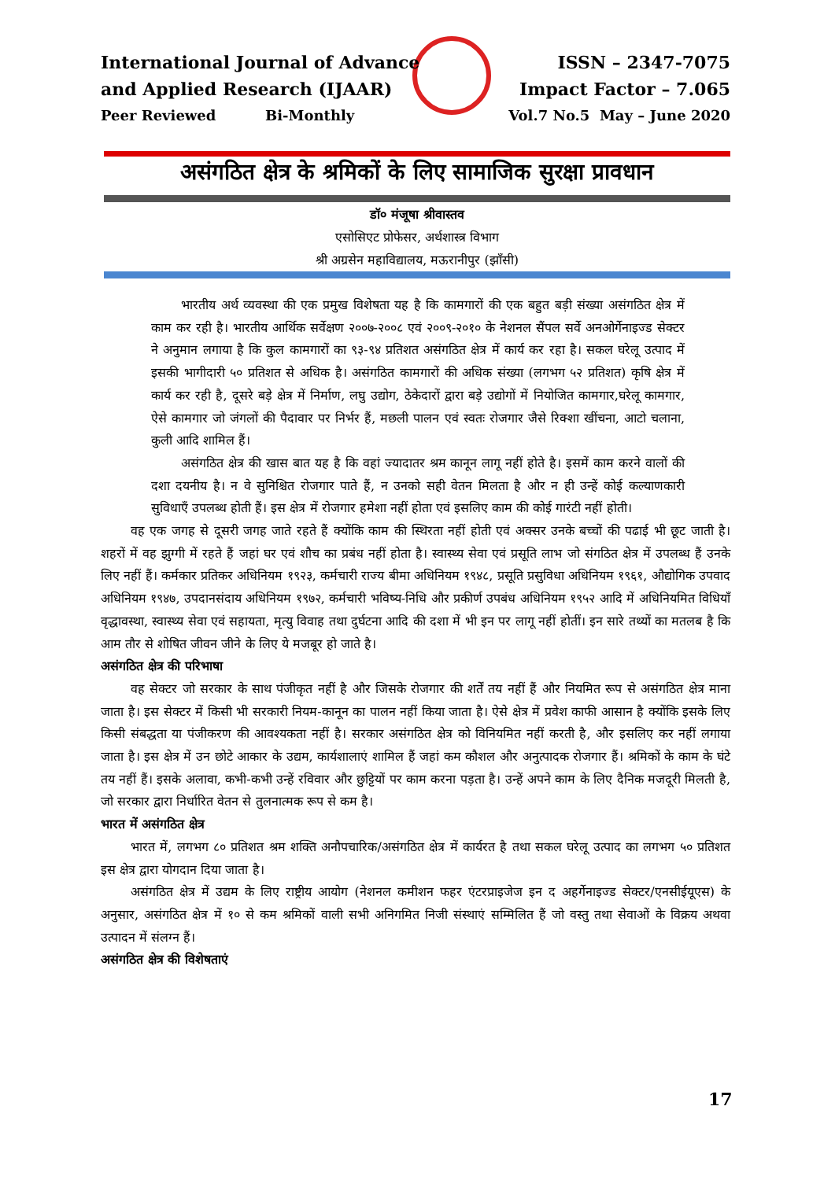International Journal of Advance ISSN – 2347-7075
and Applied Research (IJAAR) Impact Factor – 7.065
Peer Reviewed Bi-Monthly Vol.7 No.5 May – June 2020
असंगठित क्षेत्र के श्रमिकों के लिए सामाजिक सुरक्षा प्रावधान
डॉ० मंजूषा श्रीवास्तव
एसोसिएट प्रोफेसर, अर्थशास्त्र विभाग
श्री अग्रसेन महाविद्यालय, मऊरानीपुर (झाँसी)
भारतीय अर्थ व्यवस्था की एक प्रमुख विशेषता यह है कि कामगारों की एक बहुत बड़ी संख्या असंगठित क्षेत्र में काम कर रही है। भारतीय आर्थिक सर्वेक्षण २००७-२००८ एवं २००९-२०१० के नेशनल सैंपल सर्वे अनओर्गेनाइज्ड सेक्टर ने अनुमान लगाया है कि कुल कामगारों का ९३-९४ प्रतिशत असंगठित क्षेत्र में कार्य कर रहा है। सकल घरेलू उत्पाद में इसकी भागीदारी ५० प्रतिशत से अधिक है। असंगठित कामगारों की अधिक संख्या (लगभग ५२ प्रतिशत) कृषि क्षेत्र में कार्य कर रही है, दूसरे बड़े क्षेत्र में निर्माण, लघु उद्योग, ठेकेदारों द्वारा बड़े उद्योगों में नियोजित कामगार,घरेलू कामगार, ऐसे कामगार जो जंगलों की पैदावार पर निर्भर हैं, मछली पालन एवं स्वतः रोजगार जैसे रिक्शा खींचना, आटो चलाना, कुली आदि शामिल हैं।
असंगठित क्षेत्र की खास बात यह है कि वहां ज्यादातर श्रम कानून लागू नहीं होते है। इसमें काम करने वालों की दशा दयनीय है। न वे सुनिश्चित रोजगार पाते हैं, न उनको सही वेतन मिलता है और न ही उन्हें कोई कल्याणकारी सुविधाएँ उपलब्ध होती हैं। इस क्षेत्र में रोजगार हमेशा नहीं होता एवं इसलिए काम की कोई गारंटी नहीं होती।
वह एक जगह से दूसरी जगह जाते रहते हैं क्योंकि काम की स्थिरता नहीं होती एवं अक्सर उनके बच्चों की पढाई भी छूट जाती है। शहरों में वह झुग्गी में रहते हैं जहां घर एवं शौच का प्रबंध नहीं होता है। स्वास्थ्य सेवा एवं प्रसूति लाभ जो संगठित क्षेत्र में उपलब्ध हैं उनके लिए नहीं हैं। कर्मकार प्रतिकर अधिनियम १९२३, कर्मचारी राज्य बीमा अधिनियम १९४८, प्रसूति प्रसुविधा अधिनियम १९६१, औद्योगिक उपवाद अधिनियम १९४७, उपदानसंदाय अधिनियम १९७२, कर्मचारी भविष्य-निधि और प्रकीर्ण उपबंध अधिनियम १९५२ आदि में अधिनियमित विधियाँ वृद्धावस्था, स्वास्थ्य सेवा एवं सहायता, मृत्यु विवाह तथा दुर्घटना आदि की दशा में भी इन पर लागू नहीं होतीं। इन सारे तथ्यों का मतलब है कि आम तौर से शोषित जीवन जीने के लिए ये मजबूर हो जाते है।
असंगठित क्षेत्र की परिभाषा
वह सेक्टर जो सरकार के साथ पंजीकृत नहीं है और जिसके रोजगार की शर्तें तय नहीं हैं और नियमित रूप से असंगठित क्षेत्र माना जाता है। इस सेक्टर में किसी भी सरकारी नियम-कानून का पालन नहीं किया जाता है। ऐसे क्षेत्र में प्रवेश काफी आसान है क्योंकि इसके लिए किसी संबद्धता या पंजीकरण की आवश्यकता नहीं है। सरकार असंगठित क्षेत्र को विनियमित नहीं करती है, और इसलिए कर नहीं लगाया जाता है। इस क्षेत्र में उन छोटे आकार के उद्यम, कार्यशालाएं शामिल हैं जहां कम कौशल और अनुत्पादक रोजगार हैं। श्रमिकों के काम के घंटे तय नहीं हैं। इसके अलावा, कभी-कभी उन्हें रविवार और छुट्टियों पर काम करना पड़ता है। उन्हें अपने काम के लिए दैनिक मजदूरी मिलती है, जो सरकार द्वारा निर्धारित वेतन से तुलनात्मक रूप से कम है।
भारत में असंगठित क्षेत्र
भारत में, लगभग ८० प्रतिशत श्रम शक्ति अनौपचारिक/असंगठित क्षेत्र में कार्यरत है तथा सकल घरेलू उत्पाद का लगभग ५० प्रतिशत इस क्षेत्र द्वारा योगदान दिया जाता है।
असंगठित क्षेत्र में उद्यम के लिए राष्ट्रीय आयोग (नेशनल कमीशन फहर एंटरप्राइजेज इन द अहर्गेनाइज्ड सेक्टर/एनसीईयूएस) के अनुसार, असंगठित क्षेत्र में १० से कम श्रमिकों वाली सभी अनिगमित निजी संस्थाएं सम्मिलित हैं जो वस्तु तथा सेवाओं के विक्रय अथवा उत्पादन में संलग्न हैं।
असंगठित क्षेत्र की विशेषताएं
17